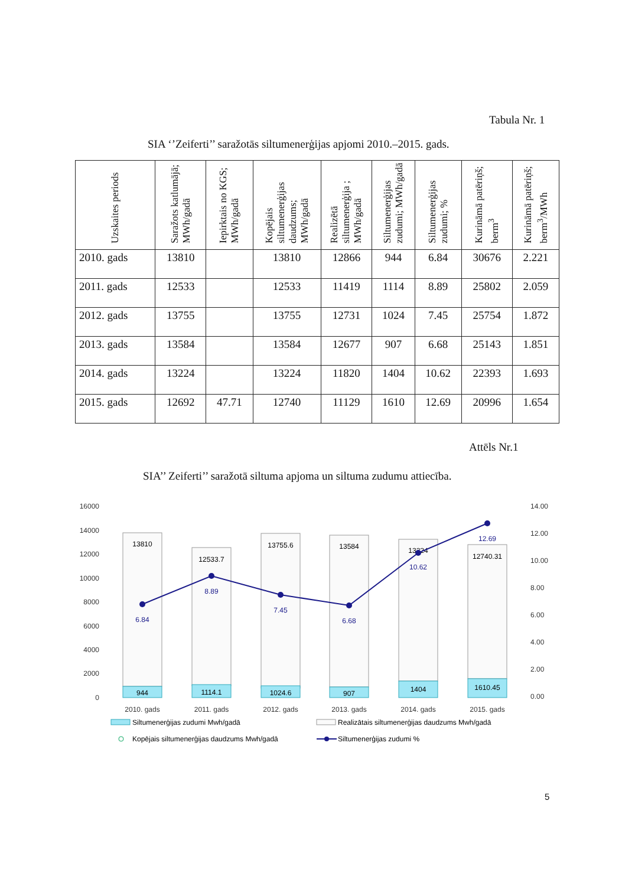Tabula Nr. 1
SIA ‘’Zeiferti’’ saražotās siltumenerģijas apjomi 2010.–2015. gads.
| Uzskaites periods | Saražots katlumājā; MWh/gadā | Iepirktais no KGS; MWh/gadā | Kopējais siltumenerģijas daudzums; MWh/gadā | Realizētā siltumenerģija ; MWh/gadā | Siltumenerģijas zudumi; MWh/gadā | Siltumenerģijas zudumi; % | Kurināmā patēriņš; berm<sup>3</sup> | Kurināmā patēriņš; berm<sup>3</sup>/MWh |
| --- | --- | --- | --- | --- | --- | --- | --- | --- |
| 2010. gads | 13810 | | 13810 | 12866 | 944 | 6.84 | 30676 | 2.221 |
| 2011. gads | 12533 | | 12533 | 11419 | 1114 | 8.89 | 25802 | 2.059 |
| 2012. gads | 13755 | | 13755 | 12731 | 1024 | 7.45 | 25754 | 1.872 |
| 2013. gads | 13584 | | 13584 | 12677 | 907 | 6.68 | 25143 | 1.851 |
| 2014. gads | 13224 | | 13224 | 11820 | 1404 | 10.62 | 22393 | 1.693 |
| 2015. gads | 12692 | 47.71 | 12740 | 11129 | 1610 | 12.69 | 20996 | 1.654 |
Attēls Nr.1
SIA’’ Zeiferti’’ saražotā siltuma apjoma un siltuma zudumu attiecība.
16000
14000
12000
10000
8000
6000
4000
2000
0
14.00
12.00
10.00
8.00
6.00
4.00
2.00
0.00
944
1114.1
1024.6
907
1404
1610.45
13810
12533.7
13755.6
13584
13224
12740.31
6.84
8.89
7.45
6.68
10.62
12.69
2010. gads
2011. gads
2012. gads
2013. gads
2014. gads
2015. gads
Siltumenerģijas zudumi Mwh/gadā
Realizātais siltumenerģijas daudzums Mwh/gadā
Kopējais siltumenerģijas daudzums Mwh/gadā
Siltumenerģijas zudumi %
5